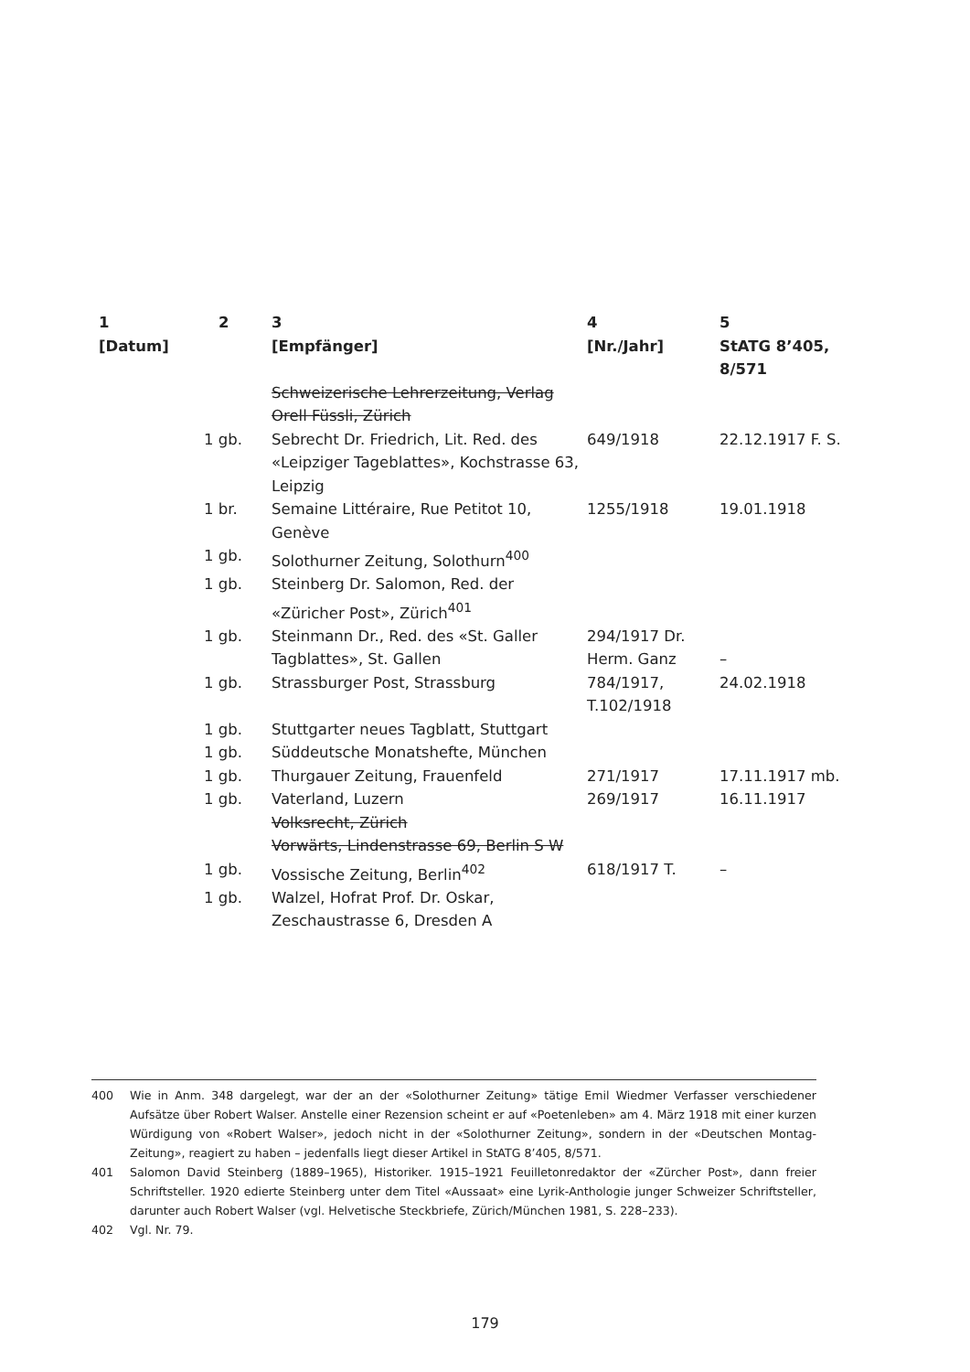| 1 [Datum] | 2 | 3 [Empfänger] | 4 [Nr./Jahr] | 5 StATG 8’405, 8/571 |
| --- | --- | --- | --- | --- |
| | | Schweizerische Lehrerzeitung, Verlag Orell Füssli, Zürich | | |
| | 1 gb. | Sebrecht Dr. Friedrich, Lit. Red. des «Leipziger Tageblattes», Kochstrasse 63, Leipzig | 649/1918 | 22.12.1917 F. S. |
| | 1 br. | Semaine Littéraire, Rue Petitot 10, Genève | 1255/1918 | 19.01.1918 |
| | 1 gb. | Solothurner Zeitung, Solothurn<sup>400</sup> | | |
| | 1 gb. | Steinberg Dr. Salomon, Red. der «Züricher Post», Zürich<sup>401</sup> | | |
| | 1 gb. | Steinmann Dr., Red. des «St. Galler Tagblattes», St. Gallen | 294/1917 Dr. Herm. Ganz | – |
| | 1 gb. | Strassburger Post, Strassburg | 784/1917, T.102/1918 | 24.02.1918 |
| | 1 gb. | Stuttgarter neues Tagblatt, Stuttgart | | |
| | 1 gb. | Süddeutsche Monatshefte, München | | |
| | 1 gb. | Thurgauer Zeitung, Frauenfeld | 271/1917 | 17.11.1917 mb. |
| | 1 gb. | Vaterland, Luzern | 269/1917 | 16.11.1917 |
| | | Volksrecht, Zürich | | |
| | | Vorwärts, Lindenstrasse 69, Berlin S W | | |
| | 1 gb. | Vossische Zeitung, Berlin<sup>402</sup> | 618/1917 T. | – |
| | 1 gb. | Walzel, Hofrat Prof. Dr. Oskar, Zeschaustrasse 6, Dresden A | | |
400 Wie in Anm. 348 dargelegt, war der an der «Solothurner Zeitung» tätige Emil Wiedmer Verfasser verschiedener Aufsätze über Robert Walser. Anstelle einer Rezension scheint er auf «Poetenleben» am 4. März 1918 mit einer kurzen Würdigung von «Robert Walser», jedoch nicht in der «Solothurner Zeitung», sondern in der «Deutschen Montag-Zeitung», reagiert zu haben – jedenfalls liegt dieser Artikel in StATG 8’405, 8/571.
401 Salomon David Steinberg (1889–1965), Historiker. 1915–1921 Feuilletonredaktor der «Zürcher Post», dann freier Schriftsteller. 1920 edierte Steinberg unter dem Titel «Aussaat» eine Lyrik-Anthologie junger Schweizer Schriftsteller, darunter auch Robert Walser (vgl. Helvetische Steckbriefe, Zürich/München 1981, S. 228–233).
402 Vgl. Nr. 79.
179